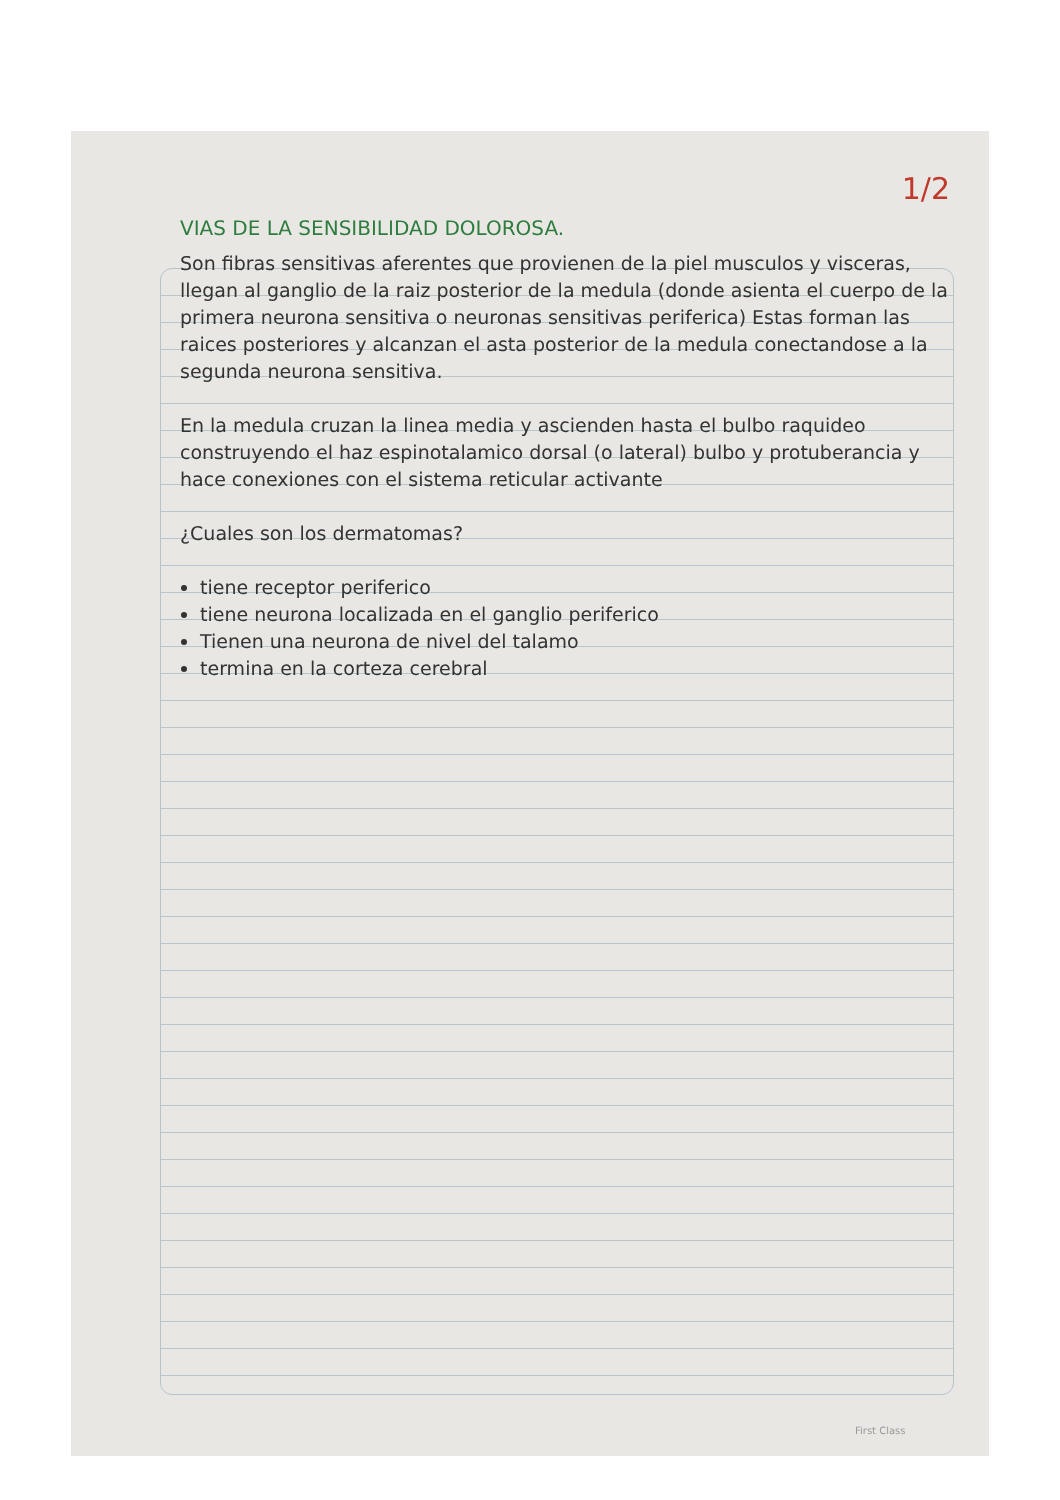1/2
VIAS DE LA SENSIBILIDAD DOLOROSA.
Son fibras sensitivas aferentes que provienen de la piel musculos y visceras, llegan al ganglio de la raiz posterior de la medula (donde asienta el cuerpo de la primera neurona sensitiva o neuronas sensitivas periferica) Estas forman las raices posteriores y alcanzan el asta posterior de la medula conectandose a la segunda neurona sensitiva.
En la medula cruzan la linea media y ascienden hasta el bulbo raquideo construyendo el haz espinotalamico dorsal (o lateral) bulbo y protuberancia y hace conexiones con el sistema reticular activante
¿Cuales son los dermatomas?
tiene receptor periferico
tiene neurona localizada en el ganglio periferico
Tienen una neurona de nivel del talamo
termina en la corteza cerebral
First Class